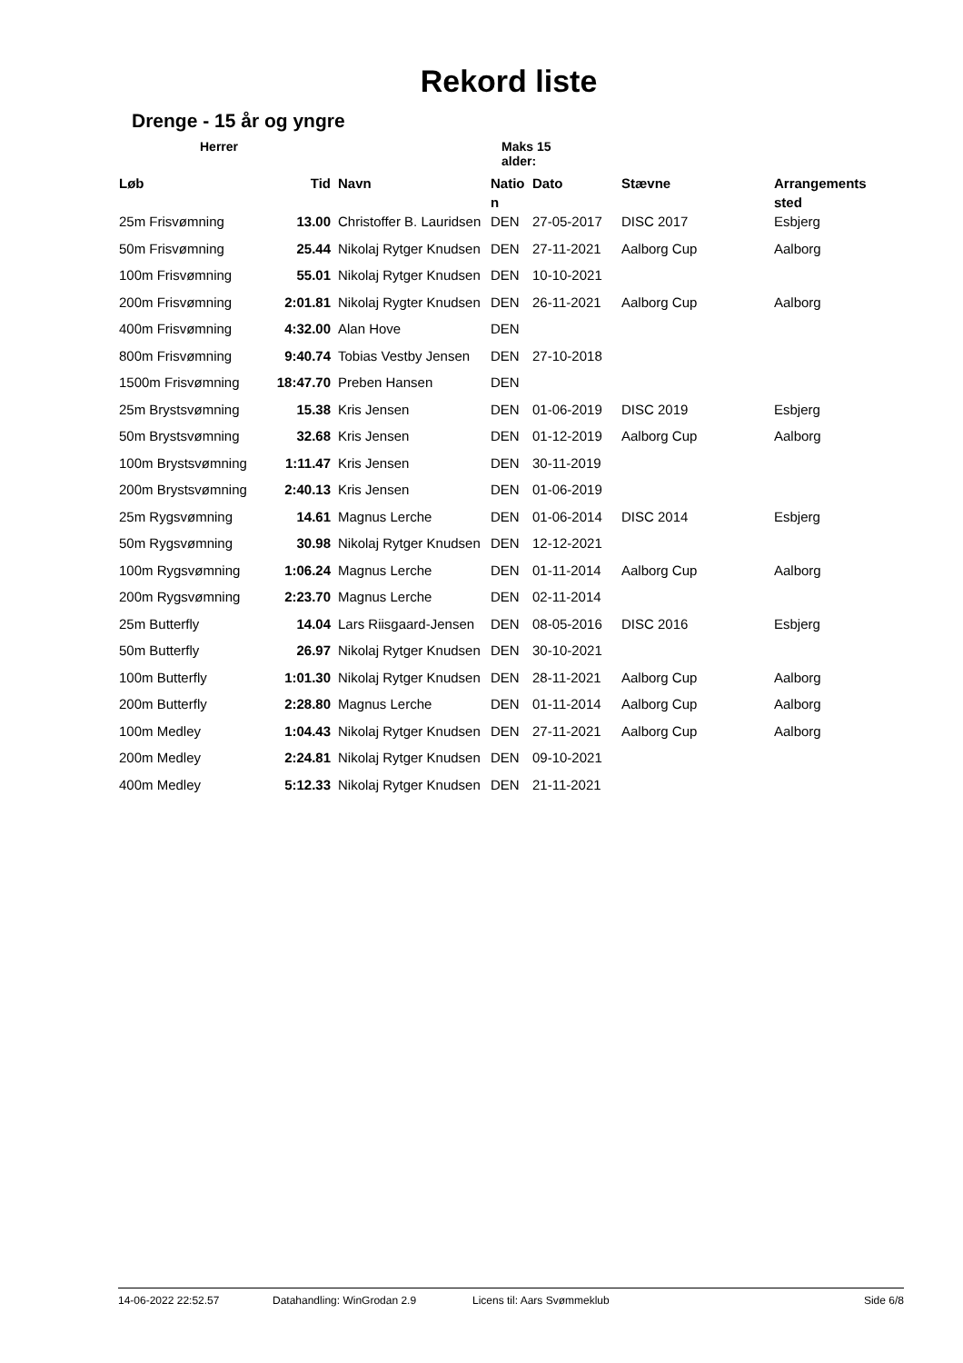Rekord liste
Drenge - 15 år og yngre
Herrer Maks 15 alder:
| Løb | Tid | Navn | Natio n | Dato | Stævne | Arrangements sted |
| --- | --- | --- | --- | --- | --- | --- |
| 25m Frisvømning | 13.00 | Christoffer B. Lauridsen | DEN | 27-05-2017 | DISC 2017 | Esbjerg |
| 50m Frisvømning | 25.44 | Nikolaj Rytger Knudsen | DEN | 27-11-2021 | Aalborg Cup | Aalborg |
| 100m Frisvømning | 55.01 | Nikolaj Rytger Knudsen | DEN | 10-10-2021 | | |
| 200m Frisvømning | 2:01.81 | Nikolaj Rygter Knudsen | DEN | 26-11-2021 | Aalborg Cup | Aalborg |
| 400m Frisvømning | 4:32.00 | Alan Hove | DEN | | | |
| 800m Frisvømning | 9:40.74 | Tobias Vestby Jensen | DEN | 27-10-2018 | | |
| 1500m Frisvømning | 18:47.70 | Preben Hansen | DEN | | | |
| 25m Brystsvømning | 15.38 | Kris Jensen | DEN | 01-06-2019 | DISC 2019 | Esbjerg |
| 50m Brystsvømning | 32.68 | Kris Jensen | DEN | 01-12-2019 | Aalborg Cup | Aalborg |
| 100m Brystsvømning | 1:11.47 | Kris Jensen | DEN | 30-11-2019 | | |
| 200m Brystsvømning | 2:40.13 | Kris Jensen | DEN | 01-06-2019 | | |
| 25m Rygsvømning | 14.61 | Magnus Lerche | DEN | 01-06-2014 | DISC 2014 | Esbjerg |
| 50m Rygsvømning | 30.98 | Nikolaj Rytger Knudsen | DEN | 12-12-2021 | | |
| 100m Rygsvømning | 1:06.24 | Magnus Lerche | DEN | 01-11-2014 | Aalborg Cup | Aalborg |
| 200m Rygsvømning | 2:23.70 | Magnus Lerche | DEN | 02-11-2014 | | |
| 25m Butterfly | 14.04 | Lars Riisgaard-Jensen | DEN | 08-05-2016 | DISC 2016 | Esbjerg |
| 50m Butterfly | 26.97 | Nikolaj Rytger Knudsen | DEN | 30-10-2021 | | |
| 100m Butterfly | 1:01.30 | Nikolaj Rytger Knudsen | DEN | 28-11-2021 | Aalborg Cup | Aalborg |
| 200m Butterfly | 2:28.80 | Magnus Lerche | DEN | 01-11-2014 | Aalborg Cup | Aalborg |
| 100m Medley | 1:04.43 | Nikolaj Rytger Knudsen | DEN | 27-11-2021 | Aalborg Cup | Aalborg |
| 200m Medley | 2:24.81 | Nikolaj Rytger Knudsen | DEN | 09-10-2021 | | |
| 400m Medley | 5:12.33 | Nikolaj Rytger Knudsen | DEN | 21-11-2021 | | |
14-06-2022 22:52.57 Datahandling: WinGrodan 2.9 Licens til: Aars Svømmeklub Side 6/8